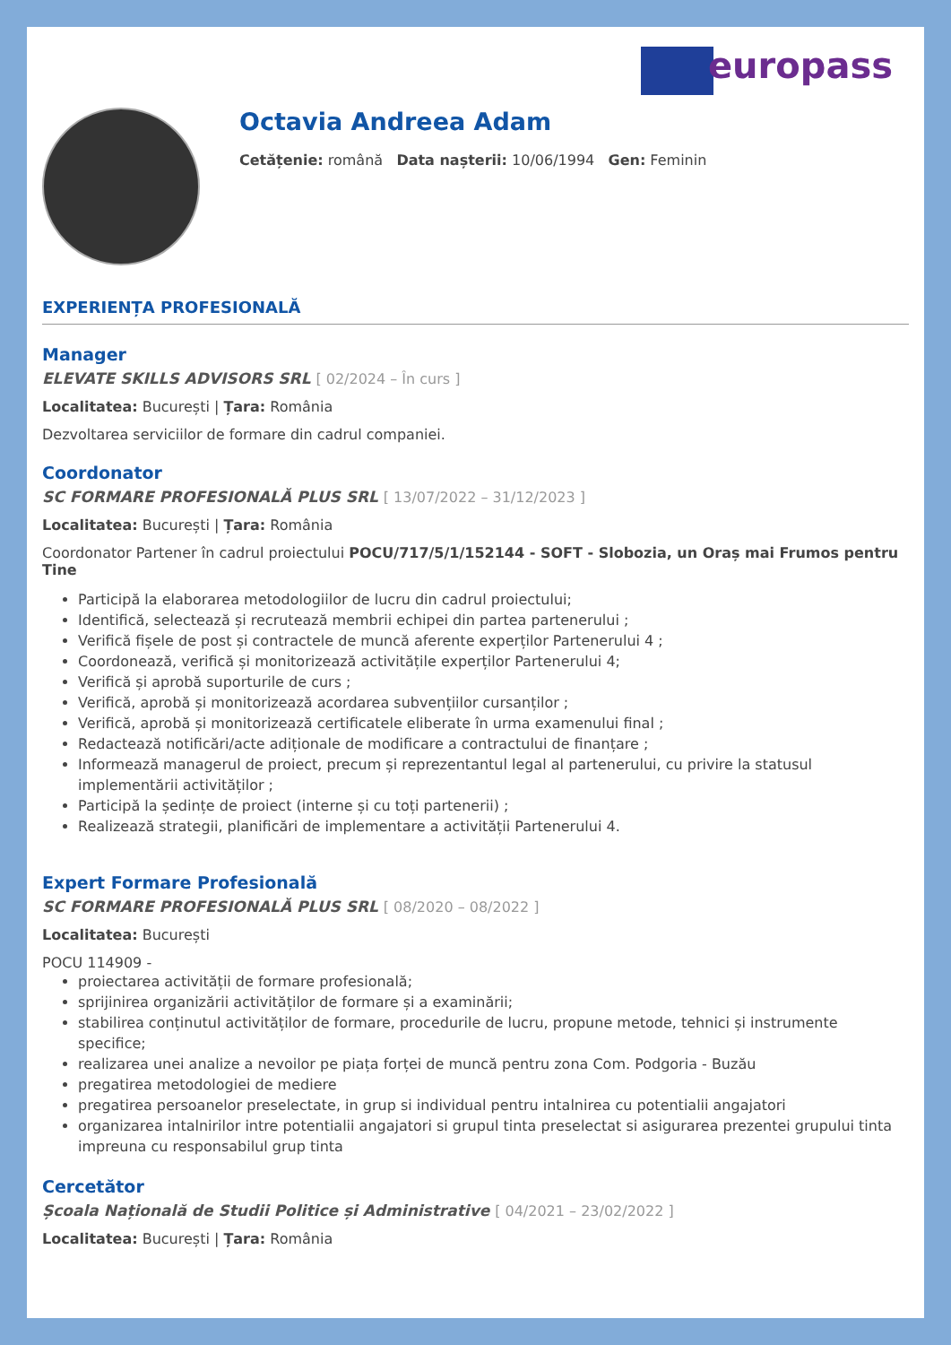europass
Octavia Andreea Adam
Cetățenie: română Data nașterii: 10/06/1994 Gen: Feminin
EXPERIENȚA PROFESIONALĂ
Manager
ELEVATE SKILLS ADVISORS SRL [ 02/2024 – În curs ]
Localitatea: București | Țara: România
Dezvoltarea serviciilor de formare din cadrul companiei.
Coordonator
SC FORMARE PROFESIONALĂ PLUS SRL [ 13/07/2022 – 31/12/2023 ]
Localitatea: București | Țara: România
Coordonator Partener în cadrul proiectului POCU/717/5/1/152144 - SOFT - Slobozia, un Oraș mai Frumos pentru Tine
Participă la elaborarea metodologiilor de lucru din cadrul proiectului;
Identifică, selectează și recrutează membrii echipei din partea partenerului ;
Verifică fișele de post și contractele de muncă aferente experților Partenerului 4 ;
Coordonează, verifică și monitorizează activitățile experților Partenerului 4;
Verifică și aprobă suporturile de curs ;
Verifică, aprobă și monitorizează acordarea subvențiilor cursanților ;
Verifică, aprobă și monitorizează certificatele eliberate în urma examenului final ;
Redactează notificări/acte adiționale de modificare a contractului de finanțare ;
Informează managerul de proiect, precum și reprezentantul legal al partenerului, cu privire la statusul implementării activităților ;
Participă la ședințe de proiect (interne și cu toți partenerii) ;
Realizează strategii, planificări de implementare a activității Partenerului 4.
Expert Formare Profesională
SC FORMARE PROFESIONALĂ PLUS SRL [ 08/2020 – 08/2022 ]
Localitatea: București
POCU 114909 -
proiectarea activității de formare profesională;
sprijinirea organizării activităților de formare și a examinării;
stabilirea conținutul activităților de formare, procedurile de lucru, propune metode, tehnici și instrumente specifice;
realizarea unei analize a nevoilor pe piața forței de muncă pentru zona Com. Podgoria - Buzău
pregatirea metodologiei de mediere
pregatirea persoanelor preselectate, in grup si individual pentru intalnirea cu potentialii angajatori
organizarea intalnirilor intre potentialii angajatori si grupul tinta preselectat si asigurarea prezentei grupului tinta impreuna cu responsabilul grup tinta
Cercetător
Școala Națională de Studii Politice și Administrative [ 04/2021 – 23/02/2022 ]
Localitatea: București | Țara: România